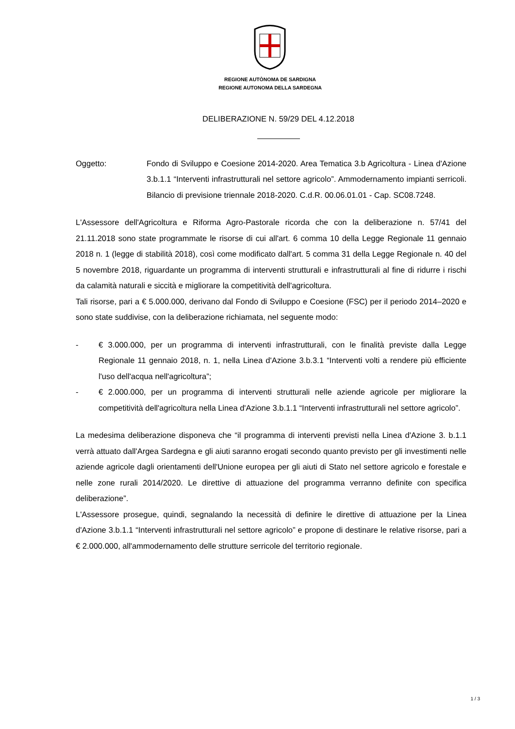REGIONE AUTÒNOMA DE SARDIGNA
REGIONE AUTONOMA DELLA SARDEGNA
DELIBERAZIONE N. 59/29 DEL 4.12.2018
Oggetto: Fondo di Sviluppo e Coesione 2014-2020. Area Tematica 3.b Agricoltura - Linea d'Azione 3.b.1.1 “Interventi infrastrutturali nel settore agricolo”. Ammodernamento impianti serricoli. Bilancio di previsione triennale 2018-2020. C.d.R. 00.06.01.01 - Cap. SC08.7248.
L'Assessore dell'Agricoltura e Riforma Agro-Pastorale ricorda che con la deliberazione n. 57/41 del 21.11.2018 sono state programmate le risorse di cui all'art. 6 comma 10 della Legge Regionale 11 gennaio 2018 n. 1 (legge di stabilità 2018), così come modificato dall'art. 5 comma 31 della Legge Regionale n. 40 del 5 novembre 2018, riguardante un programma di interventi strutturali e infrastrutturali al fine di ridurre i rischi da calamità naturali e siccità e migliorare la competitività dell'agricoltura.
Tali risorse, pari a € 5.000.000, derivano dal Fondo di Sviluppo e Coesione (FSC) per il periodo 2014–2020 e sono state suddivise, con la deliberazione richiamata, nel seguente modo:
- € 3.000.000, per un programma di interventi infrastrutturali, con le finalità previste dalla Legge Regionale 11 gennaio 2018, n. 1, nella Linea d'Azione 3.b.3.1 “Interventi volti a rendere più efficiente l'uso dell'acqua nell'agricoltura”;
- € 2.000.000, per un programma di interventi strutturali nelle aziende agricole per migliorare la competitività dell'agricoltura nella Linea d'Azione 3.b.1.1 “Interventi infrastrutturali nel settore agricolo”.
La medesima deliberazione disponeva che “il programma di interventi previsti nella Linea d'Azione 3. b.1.1 verrà attuato dall'Argea Sardegna e gli aiuti saranno erogati secondo quanto previsto per gli investimenti nelle aziende agricole dagli orientamenti dell'Unione europea per gli aiuti di Stato nel settore agricolo e forestale e nelle zone rurali 2014/2020. Le direttive di attuazione del programma verranno definite con specifica deliberazione”.
L'Assessore prosegue, quindi, segnalando la necessità di definire le direttive di attuazione per la Linea d'Azione 3.b.1.1 “Interventi infrastrutturali nel settore agricolo” e propone di destinare le relative risorse, pari a € 2.000.000, all'ammodernamento delle strutture serricole del territorio regionale.
1 / 3